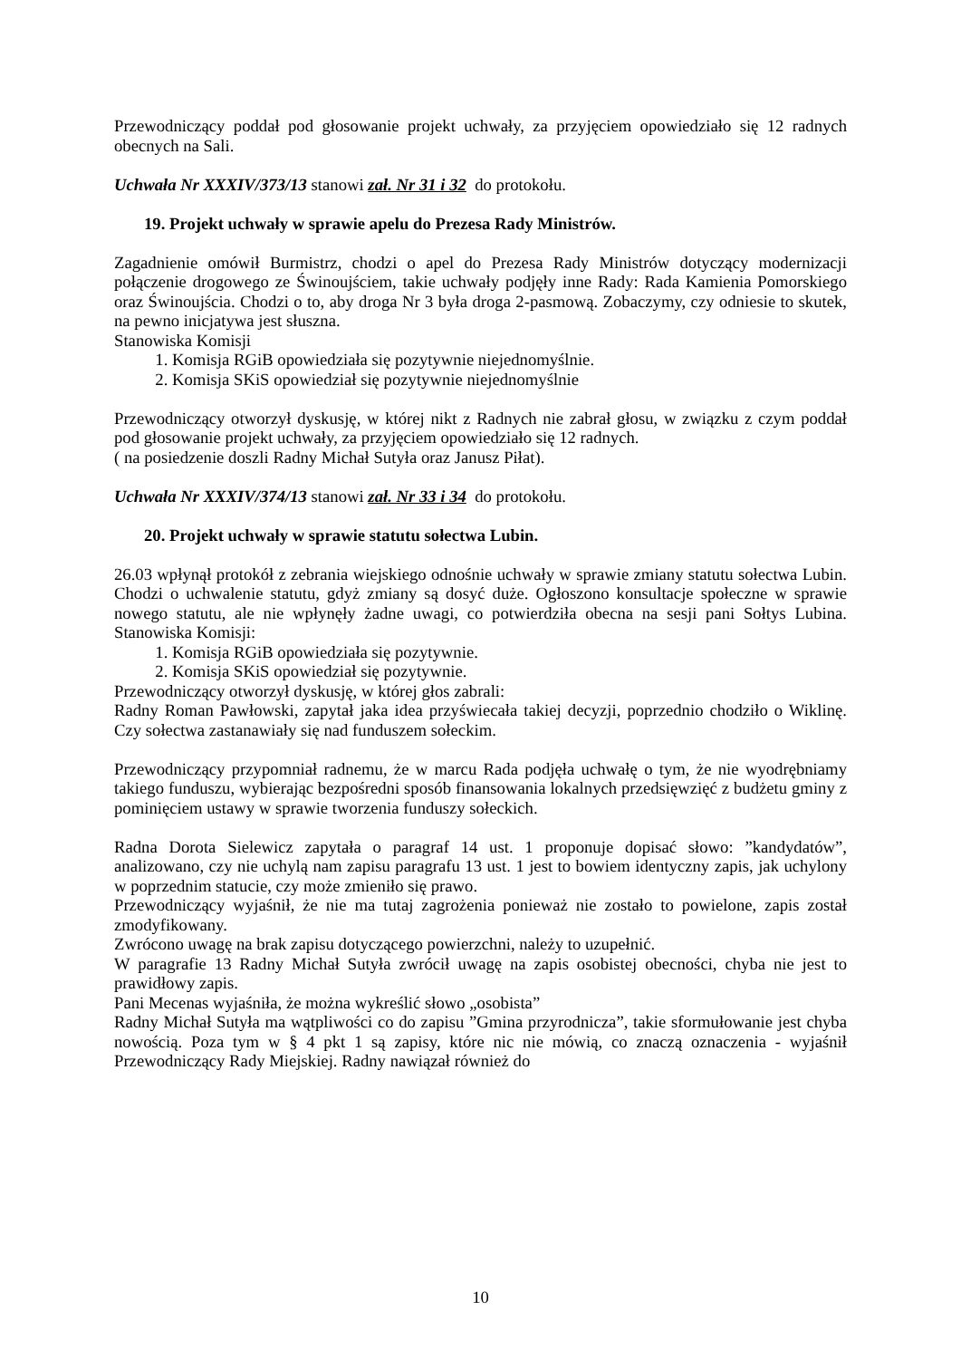Przewodniczący poddał pod głosowanie projekt uchwały, za przyjęciem opowiedziało się 12 radnych obecnych na Sali.
Uchwała Nr XXXIV/373/13 stanowi zał. Nr 31 i 32 do protokołu.
19. Projekt uchwały w sprawie apelu do Prezesa Rady Ministrów.
Zagadnienie omówił Burmistrz, chodzi o apel do Prezesa Rady Ministrów dotyczący modernizacji połączenie drogowego ze Świnoujściem, takie uchwały podjęły inne Rady: Rada Kamienia Pomorskiego oraz Świnoujścia. Chodzi o to, aby droga Nr 3 była droga 2-pasmową. Zobaczymy, czy odniesie to skutek, na pewno inicjatywa jest słuszna.
Stanowiska Komisji
1. Komisja RGiB opowiedziała się pozytywnie niejednomyślnie.
2. Komisja SKiS opowiedział się pozytywnie niejednomyślnie
Przewodniczący otworzył dyskusję, w której nikt z Radnych nie zabrał głosu, w związku z czym poddał pod głosowanie projekt uchwały, za przyjęciem opowiedziało się 12 radnych.
( na posiedzenie doszli Radny Michał Sutyła oraz Janusz Piłat).
Uchwała Nr XXXIV/374/13 stanowi zał. Nr 33 i 34 do protokołu.
20. Projekt uchwały w sprawie statutu sołectwa Lubin.
26.03 wpłynął protokół z zebrania wiejskiego odnośnie uchwały w sprawie zmiany statutu sołectwa Lubin. Chodzi o uchwalenie statutu, gdyż zmiany są dosyć duże. Ogłoszono konsultacje społeczne w sprawie nowego statutu, ale nie wpłynęły żadne uwagi, co potwierdziła obecna na sesji pani Sołtys Lubina. Stanowiska Komisji:
1. Komisja RGiB opowiedziała się pozytywnie.
2. Komisja SKiS opowiedział się pozytywnie.
Przewodniczący otworzył dyskusję, w której głos zabrali:
Radny Roman Pawłowski, zapytał jaka idea przyświecała takiej decyzji, poprzednio chodziło o Wiklinę. Czy sołectwa zastanawiały się nad funduszem sołeckim.
Przewodniczący przypomniał radnemu, że w marcu Rada podjęła uchwałę o tym, że nie wyodrębniamy takiego funduszu, wybierając bezpośredni sposób finansowania lokalnych przedsięwzięć z budżetu gminy z pominięciem ustawy w sprawie tworzenia funduszy sołeckich.
Radna Dorota Sielewicz zapytała o paragraf 14 ust. 1 proponuje dopisać słowo: ”kandydatów”, analizowano, czy nie uchylą nam zapisu paragrafu 13 ust. 1 jest to bowiem identyczny zapis, jak uchylony w poprzednim statucie, czy może zmieniło się prawo.
Przewodniczący wyjaśnił, że nie ma tutaj zagrożenia ponieważ nie zostało to powielone, zapis został zmodyfikowany.
Zwrócono uwagę na brak zapisu dotyczącego powierzchni, należy to uzupełnić.
W paragrafie 13 Radny Michał Sutyła zwrócił uwagę na zapis osobistej obecności, chyba nie jest to prawidłowy zapis.
Pani Mecenas wyjaśniła, że można wykreślić słowo „osobista”
Radny Michał Sutyła ma wątpliwości co do zapisu ”Gmina przyrodnicza”, takie sformułowanie jest chyba nowością. Poza tym w § 4 pkt 1 są zapisy, które nic nie mówią, co znaczą oznaczenia - wyjaśnił Przewodniczący Rady Miejskiej. Radny nawiązał również do
10